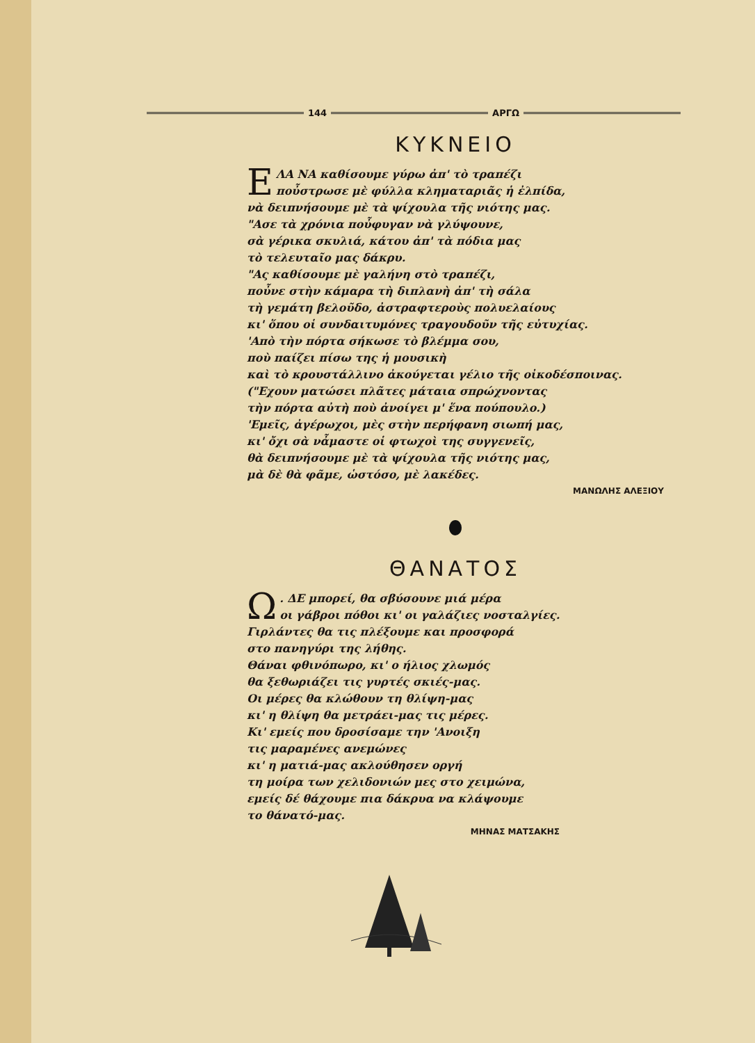144 ΑΡΓΩ
ΚΥΚΝΕΙΟ
ΕΛΑ ΝΑ καθίσουμε γύρω ἀπ' τὸ τραπέζι
ποὖστρωσε μὲ φύλλα κληματαριᾶς ἡ ἐλπίδα,
νὰ δειπνήσουμε μὲ τὰ ψίχουλα τῆς νιότης μας.
"Ασε τὰ χρόνια ποὖφυγαν νὰ γλύψουνε,
σὰ γέρικα σκυλιά, κάτου ἀπ' τὰ πόδια μας
τὸ τελευταῖο μας δάκρυ.
"Ας καθίσουμε μὲ γαλήνη στὸ τραπέζι,
ποὖνε στὴν κάμαρα τὴ διπλανὴ ἀπ' τὴ σάλα
τὴ γεμάτη βελοῦδο, ἀστραφτεροὺς πολυελαίους
κι' ὅπου οἱ συνδαιτυμόνες τραγουδοῦν τῆς εὐτυχίας.
'Απὸ τὴν πόρτα σήκωσε τὸ βλέμμα σου,
ποὺ παίζει πίσω της ἡ μουσικὴ
καὶ τὸ κρουστάλλινο ἀκούγεται γέλιο τῆς οἰκοδέσποινας.
("Εχουν ματώσει πλᾶτες μάταια σπρώχνοντας
τὴν πόρτα αὐτὴ ποὺ ἀνοίγει μ' ἕνα πούπουλο.)
'Εμεῖς, ἀγέρωχοι, μὲς στὴν περήφανη σιωπή μας,
κι' ὄχι σὰ νἆμαστε οἱ φτωχοὶ της συγγενεῖς,
θὰ δειπνήσουμε μὲ τὰ ψίχουλα τῆς νιότης μας,
μὰ δὲ θὰ φᾶμε, ὡστόσο, μὲ λακέδες.
ΜΑΝΩΛΗΣ ΑΛΕΞΙΟΥ
ΘΑΝΑΤΟΣ
Ω. ΔΕ μπορεί, θα σβύσουνε μιά μέρα
οι γάβροι πόθοι κι' οι γαλάζιες νοσταλγίες.
Γιρλάντες θα τις πλέξουμε και προσφορά
στο πανηγύρι της λήθης.
Θάναι φθινόπωρο, κι' ο ήλιος χλωμός
θα ξεθωριάζει τις γυρτές σκιές-μας.
Οι μέρες θα κλώθουν τη θλίψη-μας
κι' η θλίψη θα μετράει-μας τις μέρες.
Κι' εμείς που δροσίσαμε την 'Ανοιξη
τις μαραμένες ανεμώνες
κι' η ματιά-μας ακλούθησεν οργή
τη μοίρα των χελιδονιών μες στο χειμώνα,
εμείς δέ θάχουμε πια δάκρυα να κλάψουμε
το θάνατό-μας.
ΜΗΝΑΣ ΜΑΤΣΑΚΗΣ